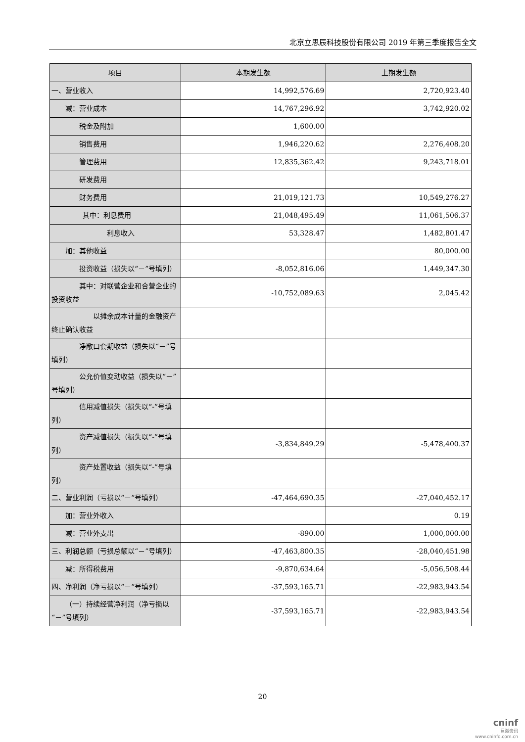北京立思辰科技股份有限公司 2019 年第三季度报告全文
| 项目 | 本期发生额 | 上期发生额 |
| --- | --- | --- |
| 一、营业收入 | 14,992,576.69 | 2,720,923.40 |
| 减：营业成本 | 14,767,296.92 | 3,742,920.02 |
| 税金及附加 | 1,600.00 | |
| 销售费用 | 1,946,220.62 | 2,276,408.20 |
| 管理费用 | 12,835,362.42 | 9,243,718.01 |
| 研发费用 | | |
| 财务费用 | 21,019,121.73 | 10,549,276.27 |
| 其中：利息费用 | 21,048,495.49 | 11,061,506.37 |
| 利息收入 | 53,328.47 | 1,482,801.47 |
| 加：其他收益 | | 80,000.00 |
| 投资收益（损失以“－”号填列） | -8,052,816.06 | 1,449,347.30 |
| 其中：对联营企业和合营企业的投资收益 | -10,752,089.63 | 2,045.42 |
| 以摊余成本计量的金融资产终止确认收益 | | |
| 净敞口套期收益（损失以“－”号填列） | | |
| 公允价值变动收益（损失以“－”号填列） | | |
| 信用减值损失（损失以“-”号填列） | | |
| 资产减值损失（损失以“-”号填列） | -3,834,849.29 | -5,478,400.37 |
| 资产处置收益（损失以“-”号填列） | | |
| 二、营业利润（亏损以“－”号填列） | -47,464,690.35 | -27,040,452.17 |
| 加：营业外收入 | | 0.19 |
| 减：营业外支出 | -890.00 | 1,000,000.00 |
| 三、利润总额（亏损总额以“－”号填列） | -47,463,800.35 | -28,040,451.98 |
| 减：所得税费用 | -9,870,634.64 | -5,056,508.44 |
| 四、净利润（净亏损以“－”号填列） | -37,593,165.71 | -22,983,943.54 |
| （一）持续经营净利润（净亏损以“－”号填列） | -37,593,165.71 | -22,983,943.54 |
20
cninf
巨潮资讯
www.cninfo.com.cn